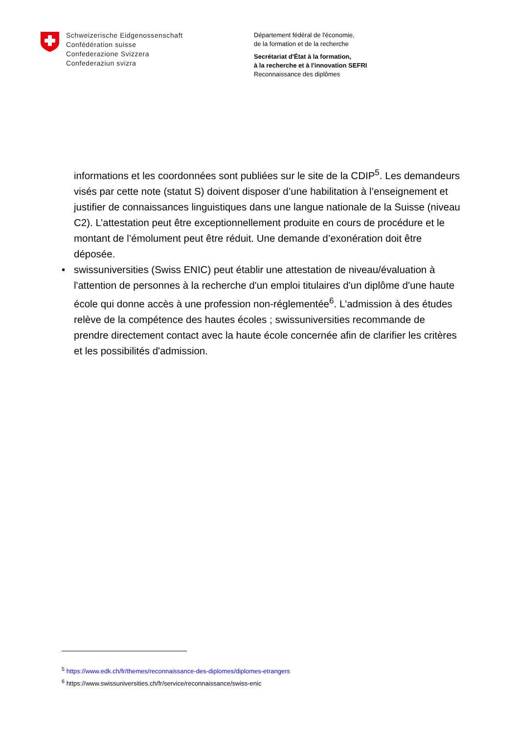Schweizerische Eidgenossenschaft
Confédération suisse
Confederazione Svizzera
Confederaziun svizra
Département fédéral de l'économie,
de la formation et de la recherche
Secrétariat d'État à la formation,
à la recherche et à l'innovation SEFRI
Reconnaissance des diplômes
informations et les coordonnées sont publiées sur le site de la CDIP<sup>5</sup>. Les demandeurs visés par cette note (statut S) doivent disposer d’une habilitation à l’enseignement et justifier de connaissances linguistiques dans une langue nationale de la Suisse (niveau C2). L’attestation peut être exceptionnellement produite en cours de procédure et le montant de l’émolument peut être réduit. Une demande d’exonération doit être déposée.
• swissuniversities (Swiss ENIC) peut établir une attestation de niveau/évaluation à l'attention de personnes à la recherche d'un emploi titulaires d'un diplôme d'une haute école qui donne accès à une profession non-réglementée<sup>6</sup>. L'admission à des études relève de la compétence des hautes écoles ; swissuniversities recommande de prendre directement contact avec la haute école concernée afin de clarifier les critères et les possibilités d'admission.
<sup>5</sup> https://www.edk.ch/fr/themes/reconnaissance-des-diplomes/diplomes-etrangers
<sup>6</sup> https://www.swissuniversities.ch/fr/service/reconnaissance/swiss-enic